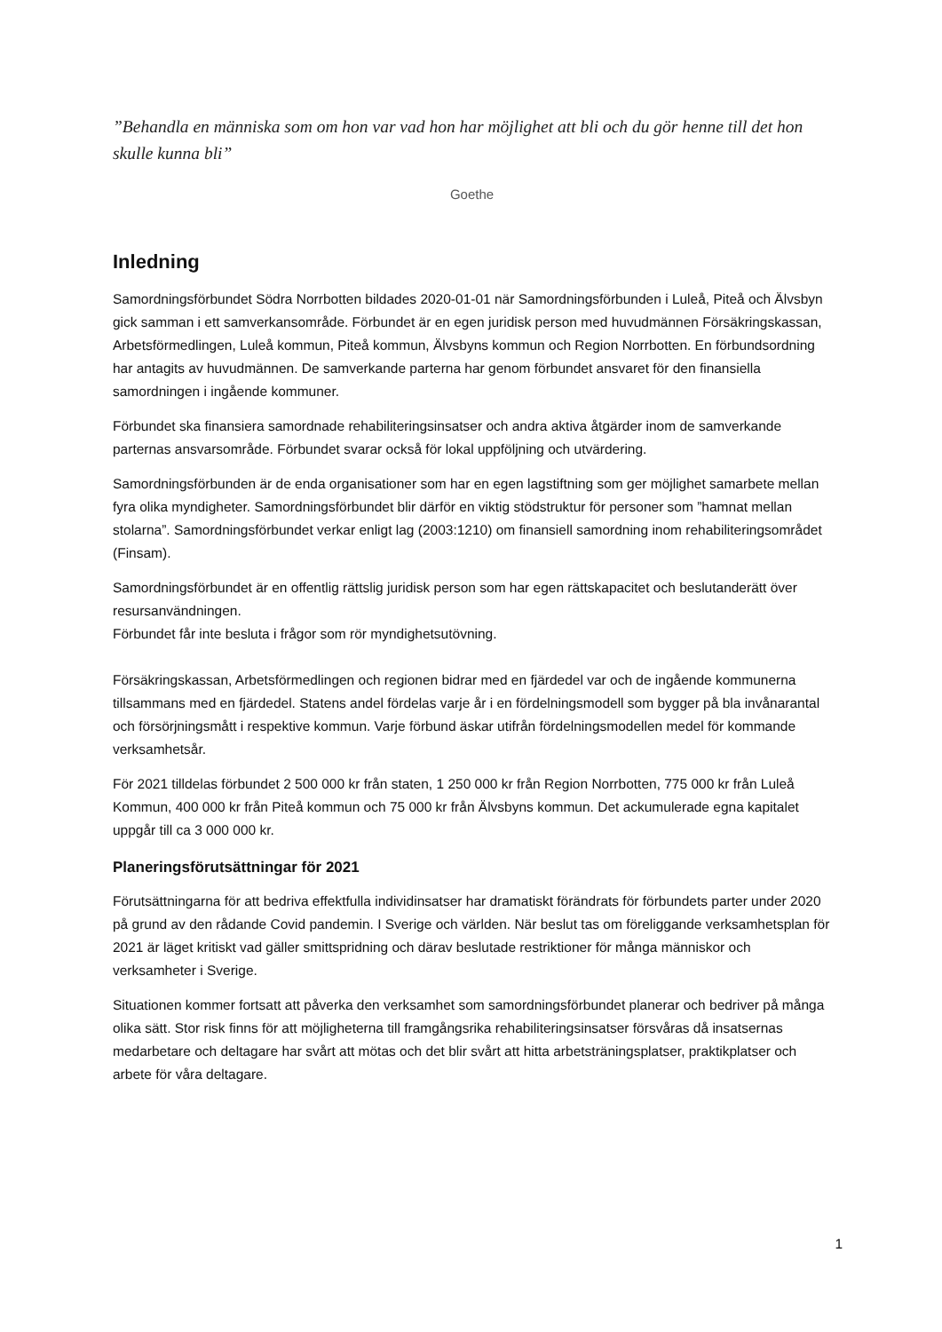”Behandla en människa som om hon var vad hon har möjlighet att bli och du gör henne till det hon skulle kunna bli”
Goethe
Inledning
Samordningsförbundet Södra Norrbotten bildades 2020-01-01 när Samordningsförbunden i Luleå, Piteå och Älvsbyn gick samman i ett samverkansområde. Förbundet är en egen juridisk person med huvudmännen Försäkringskassan, Arbetsförmedlingen, Luleå kommun, Piteå kommun, Älvsbyns kommun och Region Norrbotten. En förbundsordning har antagits av huvudmännen. De samverkande parterna har genom förbundet ansvaret för den finansiella samordningen i ingående kommuner.
Förbundet ska finansiera samordnade rehabiliteringsinsatser och andra aktiva åtgärder inom de samverkande parternas ansvarsområde. Förbundet svarar också för lokal uppföljning och utvärdering.
Samordningsförbunden är de enda organisationer som har en egen lagstiftning som ger möjlighet samarbete mellan fyra olika myndigheter. Samordningsförbundet blir därför en viktig stödstruktur för personer som ”hamnat mellan stolarna”. Samordningsförbundet verkar enligt lag (2003:1210) om finansiell samordning inom rehabiliteringsområdet (Finsam).
Samordningsförbundet är en offentlig rättslig juridisk person som har egen rättskapacitet och beslutanderätt över resursanvändningen.
Förbundet får inte besluta i frågor som rör myndighetsutövning.
Försäkringskassan, Arbetsförmedlingen och regionen bidrar med en fjärdedel var och de ingående kommunerna tillsammans med en fjärdedel. Statens andel fördelas varje år i en fördelningsmodell som bygger på bla invånarantal och försörjningsmått i respektive kommun. Varje förbund äskar utifrån fördelningsmodellen medel för kommande verksamhetsår.
För 2021 tilldelas förbundet 2 500 000 kr från staten, 1 250 000 kr från Region Norrbotten, 775 000 kr från Luleå Kommun, 400 000 kr från Piteå kommun och 75 000 kr från Älvsbyns kommun. Det ackumulerade egna kapitalet uppgår till ca 3 000 000 kr.
Planeringsförutsättningar för 2021
Förutsättningarna för att bedriva effektfulla individinsatser har dramatiskt förändrats för förbundets parter under 2020 på grund av den rådande Covid pandemin. I Sverige och världen. När beslut tas om föreliggande verksamhetsplan för 2021 är läget kritiskt vad gäller smittspridning och därav beslutade restriktioner för många människor och verksamheter i Sverige.
Situationen kommer fortsatt att påverka den verksamhet som samordningsförbundet planerar och bedriver på många olika sätt. Stor risk finns för att möjligheterna till framgångsrika rehabiliteringsinsatser försvåras då insatsernas medarbetare och deltagare har svårt att mötas och det blir svårt att hitta arbetsträningsplatser, praktikplatser och arbete för våra deltagare.
1